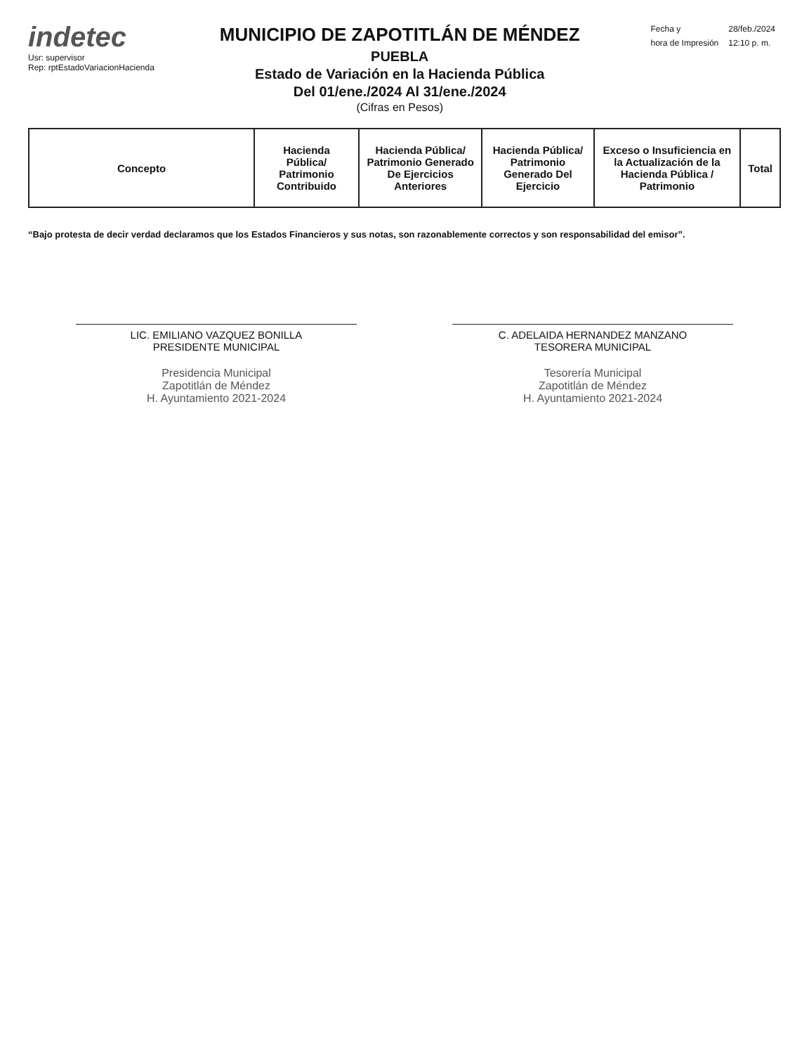indetec
Usr: supervisor
Rep: rptEstadoVariacionHacienda
MUNICIPIO DE ZAPOTITLÁN DE MÉNDEZ
PUEBLA
Estado de Variación en la Hacienda Pública
Del 01/ene./2024 Al 31/ene./2024
(Cifras en Pesos)
| Fecha y | 28/feb./2024 |
| hora de Impresión | 12:10 p. m. |
| Concepto | Hacienda Pública/ Patrimonio Contribuido | Hacienda Pública/ Patrimonio Generado De Ejercicios Anteriores | Hacienda Pública/ Patrimonio Generado Del Ejercicio | Exceso o Insuficiencia en la Actualización de la Hacienda Pública / Patrimonio | Total |
| --- | --- | --- | --- | --- | --- |
“Bajo protesta de decir verdad declaramos que los Estados Financieros y sus notas, son razonablemente correctos y son responsabilidad del emisor”.
LIC. EMILIANO VAZQUEZ BONILLA
PRESIDENTE MUNICIPAL
Presidencia Municipal
Zapotitlán de Méndez
H. Ayuntamiento 2021-2024
C. ADELAIDA HERNANDEZ MANZANO
TESORERA MUNICIPAL
Tesorería Municipal
Zapotitlán de Méndez
H. Ayuntamiento 2021-2024